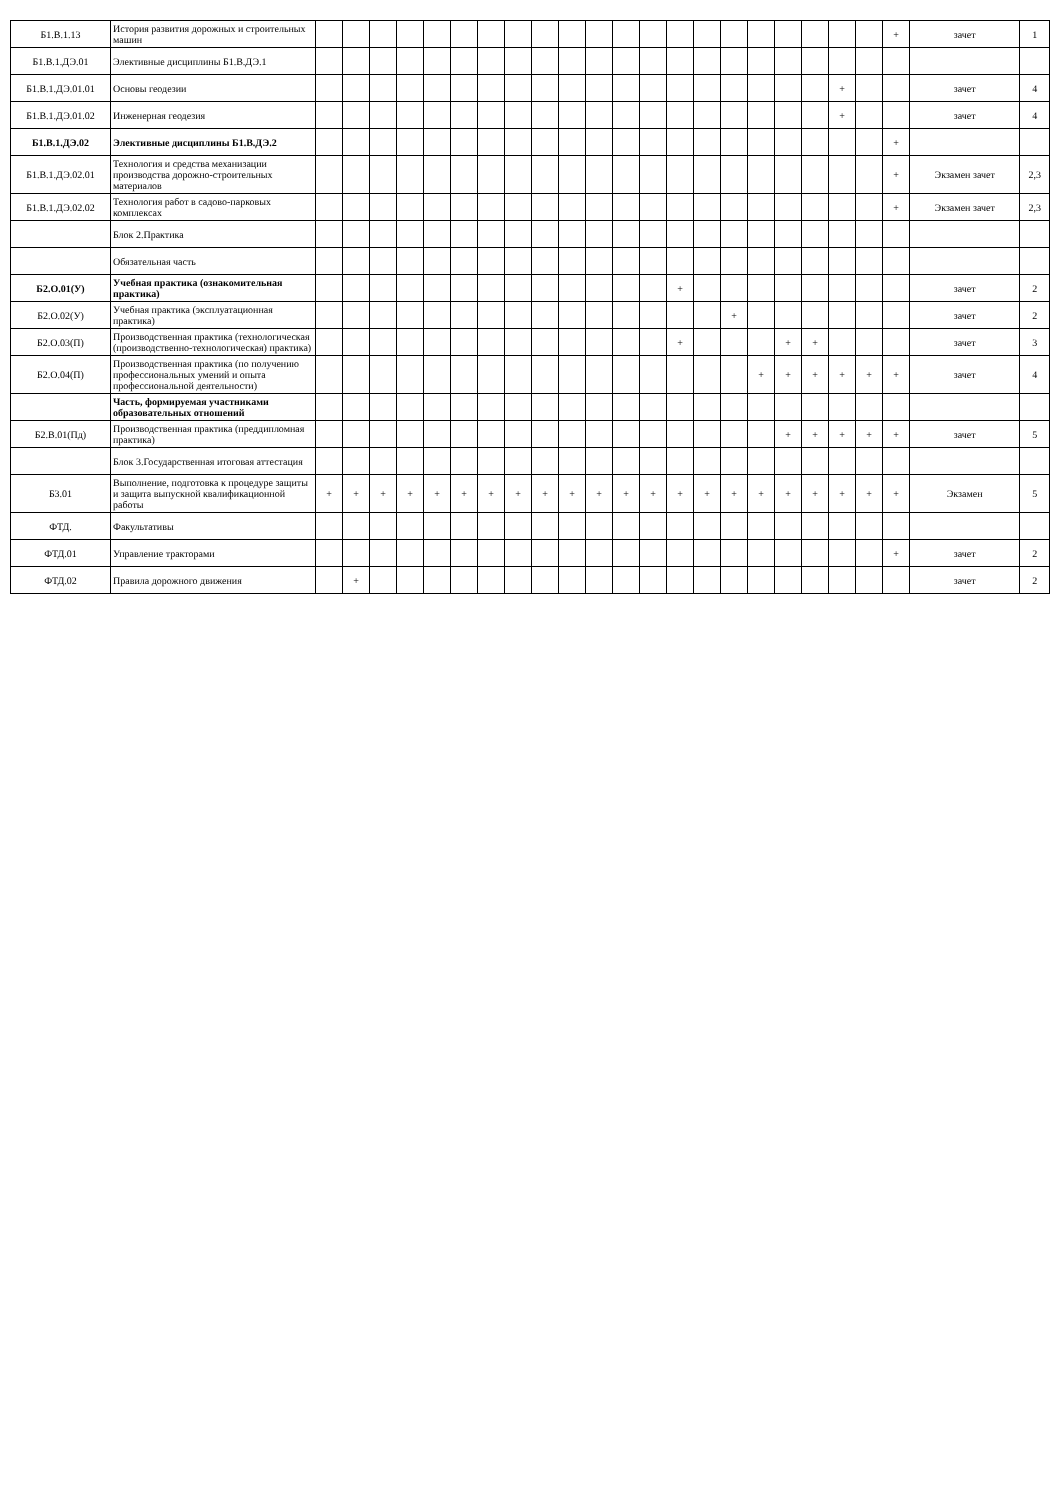| Б1.В.1.13 | История развития дорожных и строительных машин | | | | | | | | | | | | | | | | | | | | | | + | зачет | 1 |
| Б1.В.1.ДЭ.01 | Элективные дисциплины Б1.В.ДЭ.1 | | | | | | | | | | | | | | | | | | | | | | | | |
| Б1.В.1.ДЭ.01.01 | Основы геодезии | | | | | | | | | | | | | | | | | | | | + | | | зачет | 4 |
| Б1.В.1.ДЭ.01.02 | Инженерная геодезия | | | | | | | | | | | | | | | | | | | | + | | | зачет | 4 |
| Б1.В.1.ДЭ.02 | Элективные дисциплины Б1.В.ДЭ.2 | | | | | | | | | | | | | | | | | | | | | | + | | |
| Б1.В.1.ДЭ.02.01 | Технология и средства механизации производства дорожно-строительных материалов | | | | | | | | | | | | | | | | | | | | | | + | Экзамен зачет | 2,3 |
| Б1.В.1.ДЭ.02.02 | Технология работ в садово-парковых комплексах | | | | | | | | | | | | | | | | | | | | | | + | Экзамен зачет | 2,3 |
| | Блок 2.Практика | | | | | | | | | | | | | | | | | | | | | | | | |
| | Обязательная часть | | | | | | | | | | | | | | | | | | | | | | | | |
| Б2.О.01(У) | Учебная практика (ознакомительная практика) | | | | | | | | | | | | | | + | | | | | | | | | зачет | 2 |
| Б2.О.02(У) | Учебная практика (эксплуатационная практика) | | | | | | | | | | | | | | | | + | | | | | | | зачет | 2 |
| Б2.О.03(П) | Производственная практика (технологическая (производственно-технологическая) практика) | | | | | | | | | | | | | | + | | | | + | + | | | | зачет | 3 |
| Б2.О.04(П) | Производственная практика (по получению профессиональных умений и опыта профессиональной деятельности) | | | | | | | | | | | | | | | | | + | + | + | + | + | + | зачет | 4 |
| | Часть, формируемая участниками образовательных отношений | | | | | | | | | | | | | | | | | | | | | | | | |
| Б2.В.01(Пд) | Производственная практика (преддипломная практика) | | | | | | | | | | | | | | | | | | + | + | + | + | + | зачет | 5 |
| | Блок 3.Государственная итоговая аттестация | | | | | | | | | | | | | | | | | | | | | | | | |
| Б3.01 | Выполнение, подготовка к процедуре защиты и защита выпускной квалификационной работы | + | + | + | + | + | + | + | + | + | + | + | + | + | + | + | + | + | + | + | + | + | + | Экзамен | 5 |
| ФТД. | Факультативы | | | | | | | | | | | | | | | | | | | | | | | | |
| ФТД.01 | Управление тракторами | | | | | | | | | | | | | | | | | | | | | | + | зачет | 2 |
| ФТД.02 | Правила дорожного движения | | + | | | | | | | | | | | | | | | | | | | | | зачет | 2 |